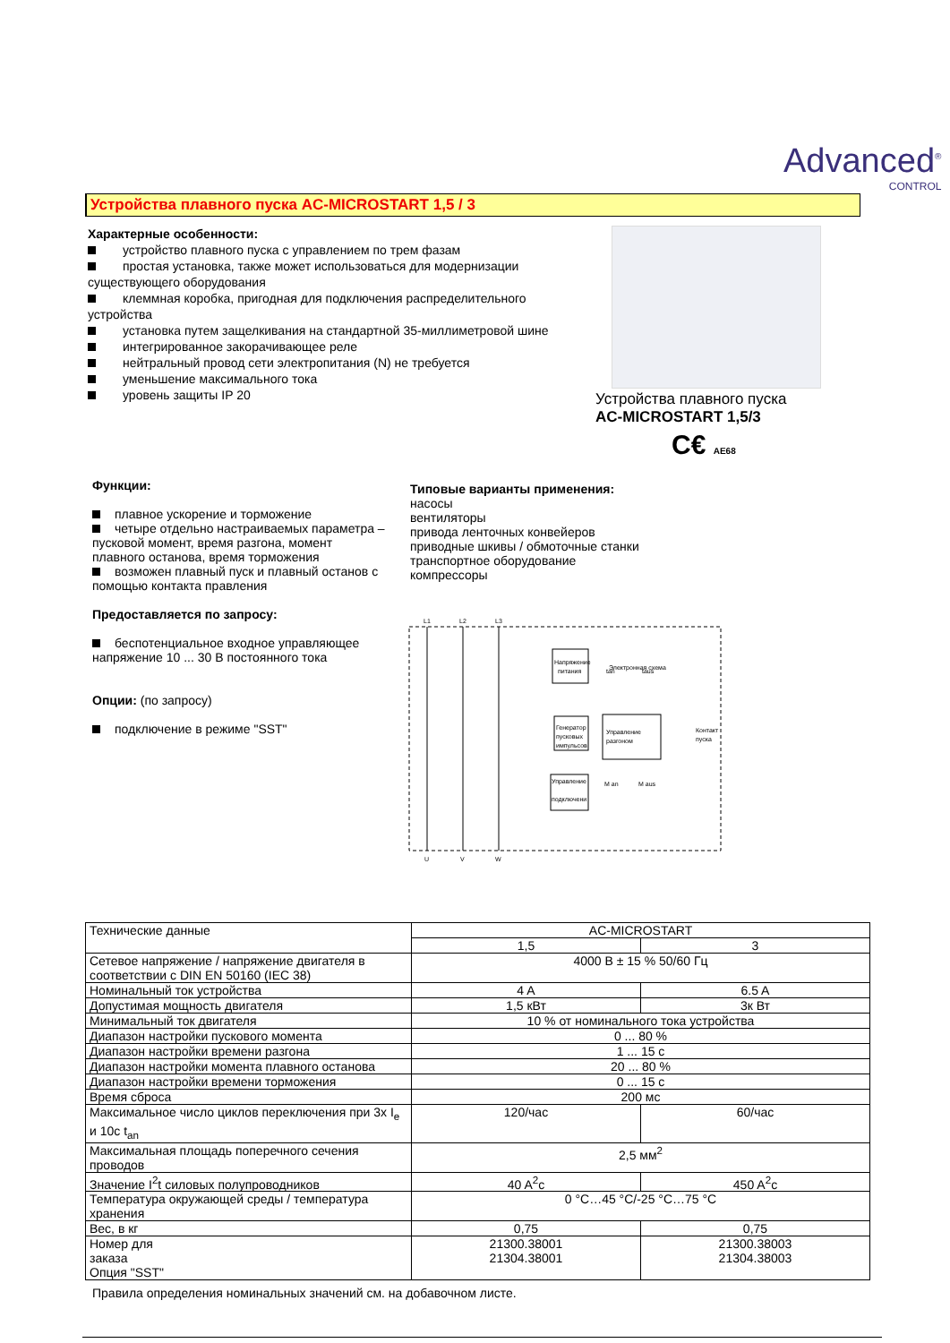Advanced<sup>®</sup>
CONTROL
Устройства плавного пуска AC-MICROSTART 1,5 / 3
Характерные особенности:
устройство плавного пуска с управлением по трем фазам
простая установка, также может использоваться для модернизации существующего оборудования
клеммная коробка, пригодная для подключения распределительного устройства
установка путем защелкивания на стандартной 35-миллиметровой шине
интегрированное закорачивающее реле
нейтральный провод сети электропитания (N) не требуется
уменьшение максимального тока
уровень защиты IP 20
Устройства плавного пуска
AC-MICROSTART 1,5/3
C€ AE68
Функции:
плавное ускорение и торможение
четыре отдельно настраиваемых параметра – пусковой момент, время разгона, момент плавного останова, время торможения
возможен плавный пуск и плавный останов с помощью контакта правления
Предоставляется по запросу:
беспотенциальное входное управляющее напряжение 10 ... 30 В постоянного тока
Опции: (по запросу)
подключение в режиме "SST"
Типовые варианты применения:
насосы
вентиляторы
привода ленточных конвейеров
приводные шкивы / обмоточные станки
транспортное оборудование
компрессоры
L1
L2
L3
U
V
W
Напряжение
питания
Электронная схема
Управление
разгоном
Генератор
пусковых
импульсов
Управление
подключени
tan
taus
Контакт
пуска
M an
M aus
| Технические данные | AC-MICROSTART | |
| | 1,5 | 3 |
| Сетевое напряжение / напряжение двигателя в соответствии с DIN EN 50160 (IEC 38) | 4000 В ± 15 % 50/60 Гц | |
| Номинальный ток устройства | 4 A | 6.5 A |
| Допустимая мощность двигателя | 1,5 кВт | 3к Вт |
| Минимальный ток двигателя | 10 % от номинального тока устройства | |
| Диапазон настройки пускового момента | 0 ... 80 % | |
| Диапазон настройки времени разгона | 1 ... 15 с | |
| Диапазон настройки момента плавного останова | 20 ... 80 % | |
| Диапазон настройки времени торможения | 0 ... 15 с | |
| Время сброса | 200 мс | |
| Максимальное число циклов переключения при 3х I<sub>e</sub> и 10с t<sub>an</sub> | 120/час | 60/час |
| Максимальная площадь поперечного сечения проводов | 2,5 мм<sup>2</sup> | |
| Значение I<sup>2</sup>t силовых полупроводников | 40 A<sup>2</sup>c | 450 A<sup>2</sup>c |
| Температура окружающей среды / температура хранения | 0 °C…45 °C/-25 °C…75 °C | |
| Вес, в кг | 0,75 | 0,75 |
| Номер для заказа Опция "SST" | 21300.38001 21304.38001 | 21300.38003 21304.38003 |
Правила определения номинальных значений см. на добавочном листе.